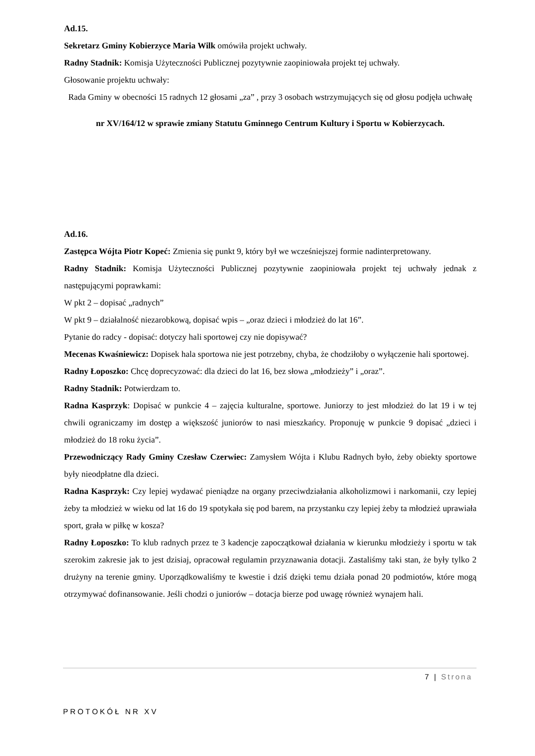Ad.15.
Sekretarz Gminy Kobierzyce Maria Wilk omówiła projekt uchwały.
Radny Stadnik: Komisja Użyteczności Publicznej pozytywnie zaopiniowała projekt tej uchwały.
Głosowanie projektu uchwały:
Rada Gminy w obecności 15 radnych 12 głosami „za” , przy 3 osobach wstrzymujących się od głosu podjęła uchwałę
nr XV/164/12 w sprawie zmiany Statutu Gminnego Centrum Kultury i Sportu w Kobierzycach.
Ad.16.
Zastępca Wójta Piotr Kopeć: Zmienia się punkt 9, który był we wcześniejszej formie nadinterpretowany.
Radny Stadnik: Komisja Użyteczności Publicznej pozytywnie zaopiniowała projekt tej uchwały jednak z następującymi poprawkami:
W pkt 2 – dopisać „radnych”
W pkt 9 – działalność niezarobkową, dopisać wpis – „oraz dzieci i młodzież do lat 16”.
Pytanie do radcy - dopisać: dotyczy hali sportowej czy nie dopisywać?
Mecenas Kwaśniewicz: Dopisek hala sportowa nie jest potrzebny, chyba, że chodziłoby o wyłączenie hali sportowej.
Radny Łoposzko: Chcę doprecyzować: dla dzieci do lat 16, bez słowa „młodzieży” i „oraz”.
Radny Stadnik: Potwierdzam to.
Radna Kasprzyk: Dopisać w punkcie 4 – zajęcia kulturalne, sportowe. Juniorzy to jest młodzież do lat 19 i w tej chwili ograniczamy im dostęp a większość juniorów to nasi mieszkańcy. Proponuję w punkcie 9 dopisać „dzieci i młodzież do 18 roku życia”.
Przewodniczący Rady Gminy Czesław Czerwiec: Zamysłem Wójta i Klubu Radnych było, żeby obiekty sportowe były nieodpłatne dla dzieci.
Radna Kasprzyk: Czy lepiej wydawać pieniądze na organy przeciwdziałania alkoholizmowi i narkomanii, czy lepiej żeby ta młodzież w wieku od lat 16 do 19 spotykała się pod barem, na przystanku czy lepiej żeby ta młodzież uprawiała sport, grała w piłkę w kosza?
Radny Łoposzko: To klub radnych przez te 3 kadencje zapoczątkował działania w kierunku młodzieży i sportu w tak szerokim zakresie jak to jest dzisiaj, opracował regulamin przyznawania dotacji. Zastaliśmy taki stan, że były tylko 2 drużyny na terenie gminy. Uporządkowaliśmy te kwestie i dziś dzięki temu działa ponad 20 podmiotów, które mogą otrzymywać dofinansowanie. Jeśli chodzi o juniorów – dotacja bierze pod uwagę również wynajem hali.
7 | Strona
PROTOKÓŁ NR XV